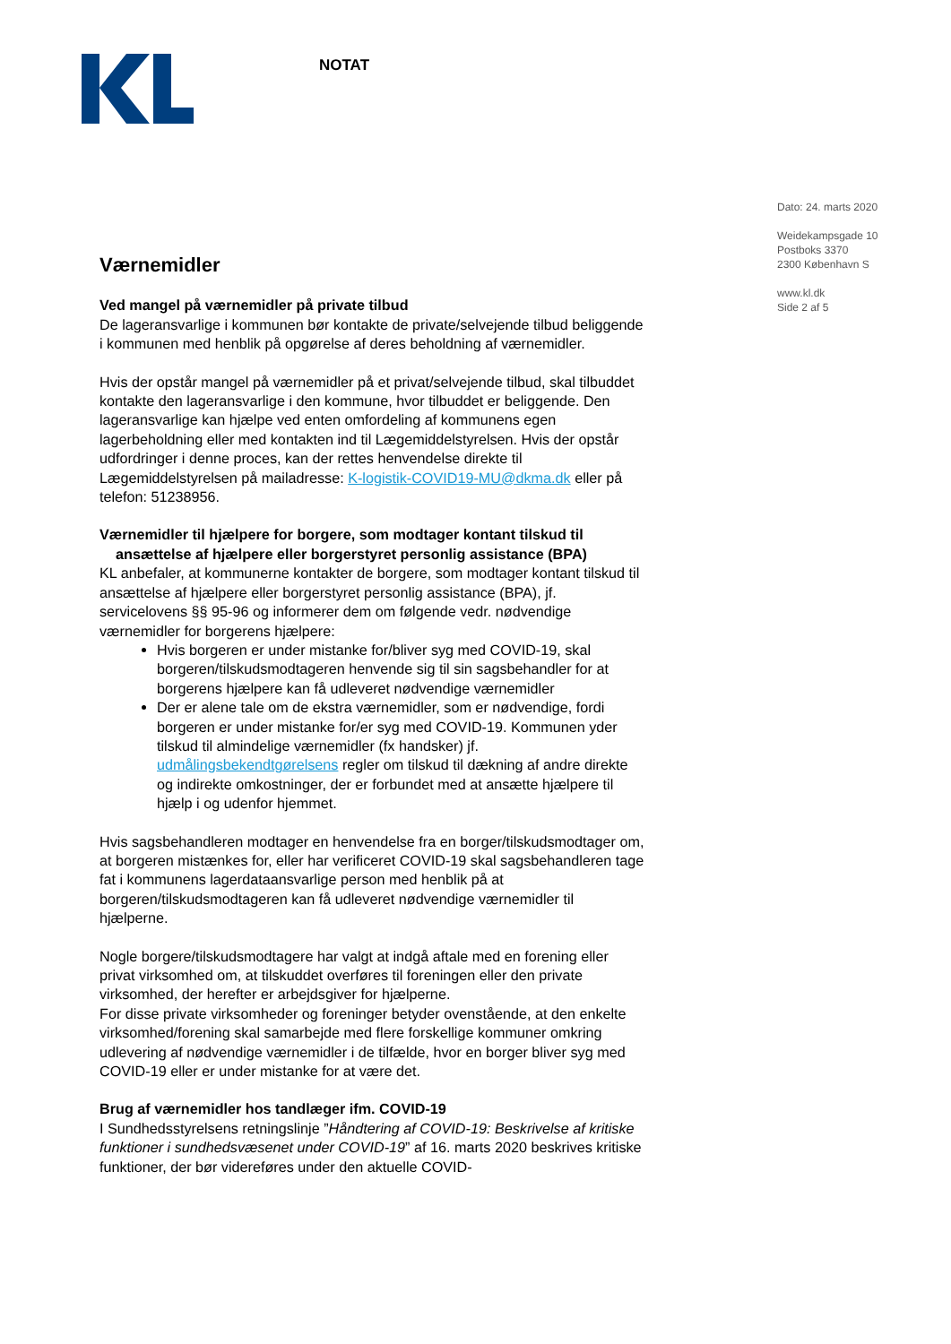NOTAT
Dato: 24. marts 2020
Weidekampsgade 10
Postboks 3370
2300 København S
www.kl.dk
Side 2 af 5
Værnemidler
Ved mangel på værnemidler på private tilbud
De lageransvarlige i kommunen bør kontakte de private/selvejende tilbud beliggende i kommunen med henblik på opgørelse af deres beholdning af værnemidler.
Hvis der opstår mangel på værnemidler på et privat/selvejende tilbud, skal tilbuddet kontakte den lageransvarlige i den kommune, hvor tilbuddet er beliggende. Den lageransvarlige kan hjælpe ved enten omfordeling af kommunens egen lagerbeholdning eller med kontakten ind til Lægemiddelstyrelsen. Hvis der opstår udfordringer i denne proces, kan der rettes henvendelse direkte til Lægemiddelstyrelsen på mailadresse: K-logistik-COVID19-MU@dkma.dk eller på telefon: 51238956.
Værnemidler til hjælpere for borgere, som modtager kontant tilskud til
ansættelse af hjælpere eller borgerstyret personlig assistance (BPA)
KL anbefaler, at kommunerne kontakter de borgere, som modtager kontant tilskud til ansættelse af hjælpere eller borgerstyret personlig assistance (BPA), jf. servicelovens §§ 95-96 og informerer dem om følgende vedr. nødvendige værnemidler for borgerens hjælpere:
Hvis borgeren er under mistanke for/bliver syg med COVID-19, skal borgeren/tilskudsmodtageren henvende sig til sin sagsbehandler for at borgerens hjælpere kan få udleveret nødvendige værnemidler
Der er alene tale om de ekstra værnemidler, som er nødvendige, fordi borgeren er under mistanke for/er syg med COVID-19. Kommunen yder tilskud til almindelige værnemidler (fx handsker) jf. udmålingsbekendtgørelsens regler om tilskud til dækning af andre direkte og indirekte omkostninger, der er forbundet med at ansætte hjælpere til hjælp i og udenfor hjemmet.
Hvis sagsbehandleren modtager en henvendelse fra en borger/tilskudsmodtager om, at borgeren mistænkes for, eller har verificeret COVID-19 skal sagsbehandleren tage fat i kommunens lagerdataansvarlige person med henblik på at borgeren/tilskudsmodtageren kan få udleveret nødvendige værnemidler til hjælperne.
Nogle borgere/tilskudsmodtagere har valgt at indgå aftale med en forening eller privat virksomhed om, at tilskuddet overføres til foreningen eller den private virksomhed, der herefter er arbejdsgiver for hjælperne.
For disse private virksomheder og foreninger betyder ovenstående, at den enkelte virksomhed/forening skal samarbejde med flere forskellige kommuner omkring udlevering af nødvendige værnemidler i de tilfælde, hvor en borger bliver syg med COVID-19 eller er under mistanke for at være det.
Brug af værnemidler hos tandlæger ifm. COVID-19
I Sundhedsstyrelsens retningslinje ”Håndtering af COVID-19: Beskrivelse af kritiske funktioner i sundhedsvæsenet under COVID-19” af 16. marts 2020 beskrives kritiske funktioner, der bør videreføres under den aktuelle COVID-